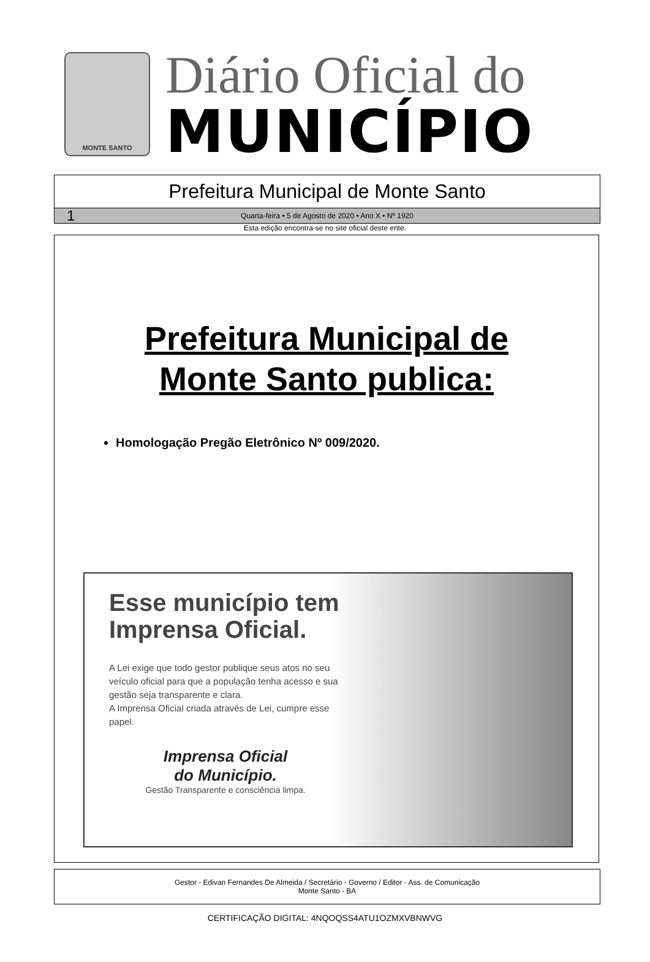MONTE SANTO
Diário Oficial do
MUNICÍPIO
Prefeitura Municipal de Monte Santo
1 Quarta-feira • 5 de Agosto de 2020 • Ano X • Nº 1920
Esta edição encontra-se no site oficial deste ente.
Prefeitura Municipal de
Monte Santo publica:
Homologação Pregão Eletrônico Nº 009/2020.
Esse município tem Imprensa Oficial.
A Lei exige que todo gestor publique seus atos no seu veículo oficial para que a população tenha acesso e sua gestão seja transparente e clara.
A Imprensa Oficial criada através de Lei, cumpre esse papel.
Imprensa Oficial
do Município.
Gestão Transparente e consciência limpa.
Gestor - Edivan Fernandes De Almeida / Secretário - Governo / Editor - Ass. de Comunicação
Monte Santo - BA
CERTIFICAÇÃO DIGITAL: 4NQOQSS4ATU1OZMXVBNWVG